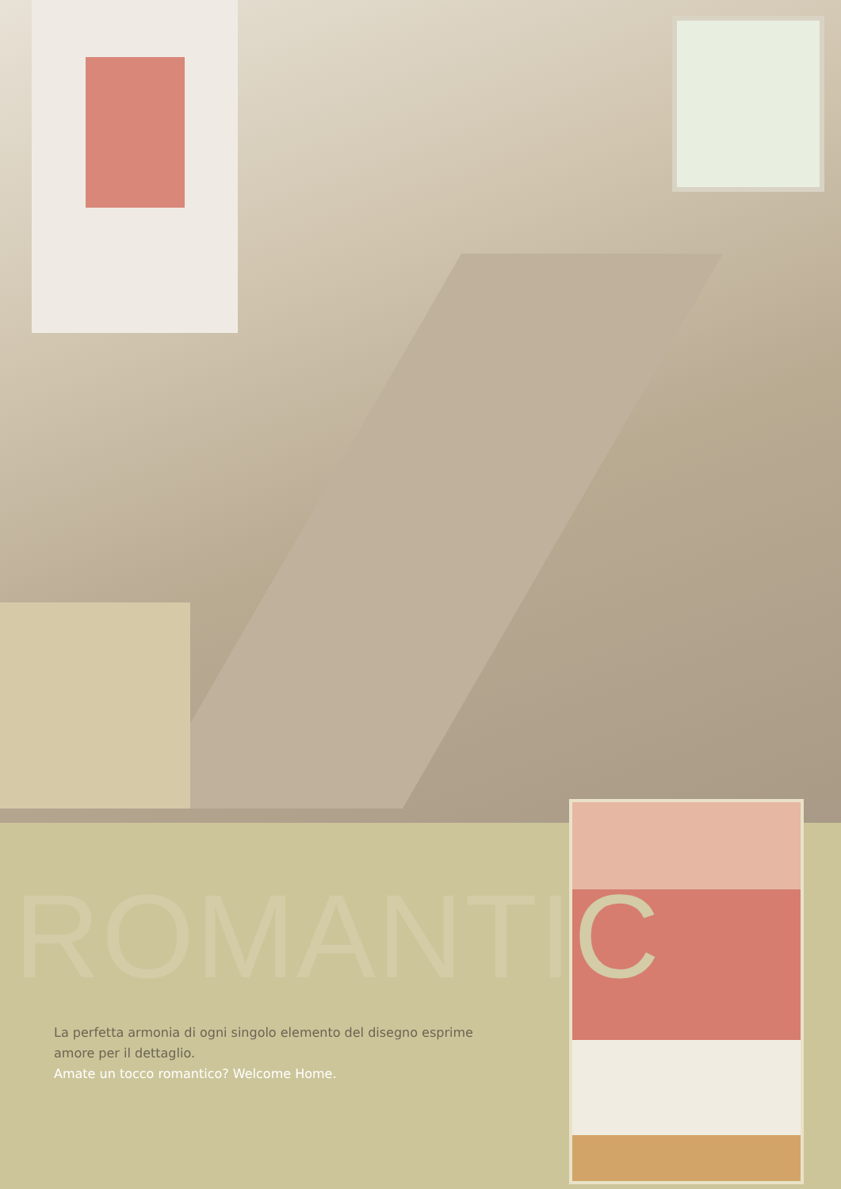ROMANTIC
La perfetta armonia di ogni singolo elemento del disegno esprime
amore per il dettaglio.
Amate un tocco romantico? Welcome Home.